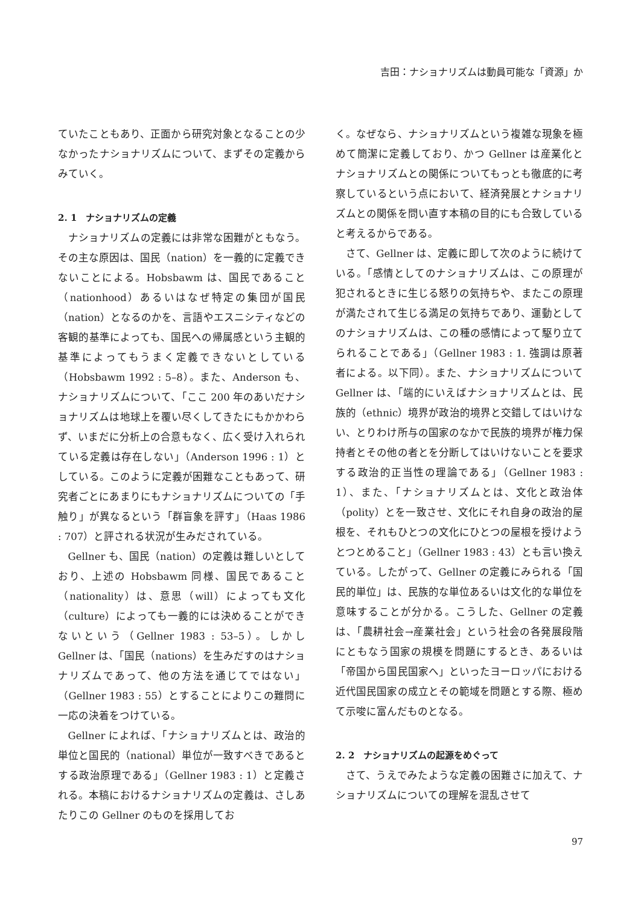吉田：ナショナリズムは動員可能な「資源」か
ていたこともあり、正面から研究対象となることの少なかったナショナリズムについて、まずその定義からみていく。
2. 1　ナショナリズムの定義
ナショナリズムの定義には非常な困難がともなう。その主な原因は、国民（nation）を一義的に定義できないことによる。Hobsbawm は、国民であること（nationhood）あるいはなぜ特定の集団が国民（nation）となるのかを、言語やエスニシティなどの客観的基準によっても、国民への帰属感という主観的基準によってもうまく定義できないとしている（Hobsbawm 1992 : 5–8）。また、Anderson も、ナショナリズムについて、「ここ 200 年のあいだナショナリズムは地球上を覆い尽くしてきたにもかかわらず、いまだに分析上の合意もなく、広く受け入れられている定義は存在しない」（Anderson 1996 : 1）としている。このように定義が困難なこともあって、研究者ごとにあまりにもナショナリズムについての「手触り」が異なるという「群盲象を評す」（Haas 1986 : 707）と評される状況が生みだされている。
Gellner も、国民（nation）の定義は難しいとしており、上述の Hobsbawm 同様、国民であること（nationality）は、意思（will）によっても文化（culture）によっても一義的には決めることができないという（Gellner 1983 : 53–5）。しかし Gellner は、「国民（nations）を生みだすのはナショナリズムであって、他の方法を通じてではない」（Gellner 1983 : 55）とすることによりこの難問に一応の決着をつけている。
Gellner によれば、「ナショナリズムとは、政治的単位と国民的（national）単位が一致すべきであるとする政治原理である」（Gellner 1983 : 1）と定義される。本稿におけるナショナリズムの定義は、さしあたりこの Gellner のものを採用してお
く。なぜなら、ナショナリズムという複雑な現象を極めて簡潔に定義しており、かつ Gellner は産業化とナショナリズムとの関係についてもっとも徹底的に考察しているという点において、経済発展とナショナリズムとの関係を問い直す本稿の目的にも合致していると考えるからである。
さて、Gellner は、定義に即して次のように続けている。「感情としてのナショナリズムは、この原理が犯されるときに生じる怒りの気持ちや、またこの原理が満たされて生じる満足の気持ちであり、運動としてのナショナリズムは、この種の感情によって駆り立てられることである」（Gellner 1983 : 1. 強調は原著者による。以下同）。また、ナショナリズムについて Gellner は、「端的にいえばナショナリズムとは、民族的（ethnic）境界が政治的境界と交錯してはいけない、とりわけ所与の国家のなかで民族的境界が権力保持者とその他の者とを分断してはいけないことを要求する政治的正当性の理論である」（Gellner 1983 : 1）、また、「ナショナリズムとは、文化と政治体（polity）とを一致させ、文化にそれ自身の政治的屋根を、それもひとつの文化にひとつの屋根を授けようとつとめること」（Gellner 1983 : 43）とも言い換えている。したがって、Gellner の定義にみられる「国民的単位」は、民族的な単位あるいは文化的な単位を意味することが分かる。こうした、Gellner の定義は、「農耕社会→産業社会」という社会の各発展段階にともなう国家の規模を問題にするとき、あるいは「帝国から国民国家へ」といったヨーロッパにおける近代国民国家の成立とその範域を問題とする際、極めて示唆に富んだものとなる。
2. 2　ナショナリズムの起源をめぐって
さて、うえでみたような定義の困難さに加えて、ナショナリズムについての理解を混乱させて
97